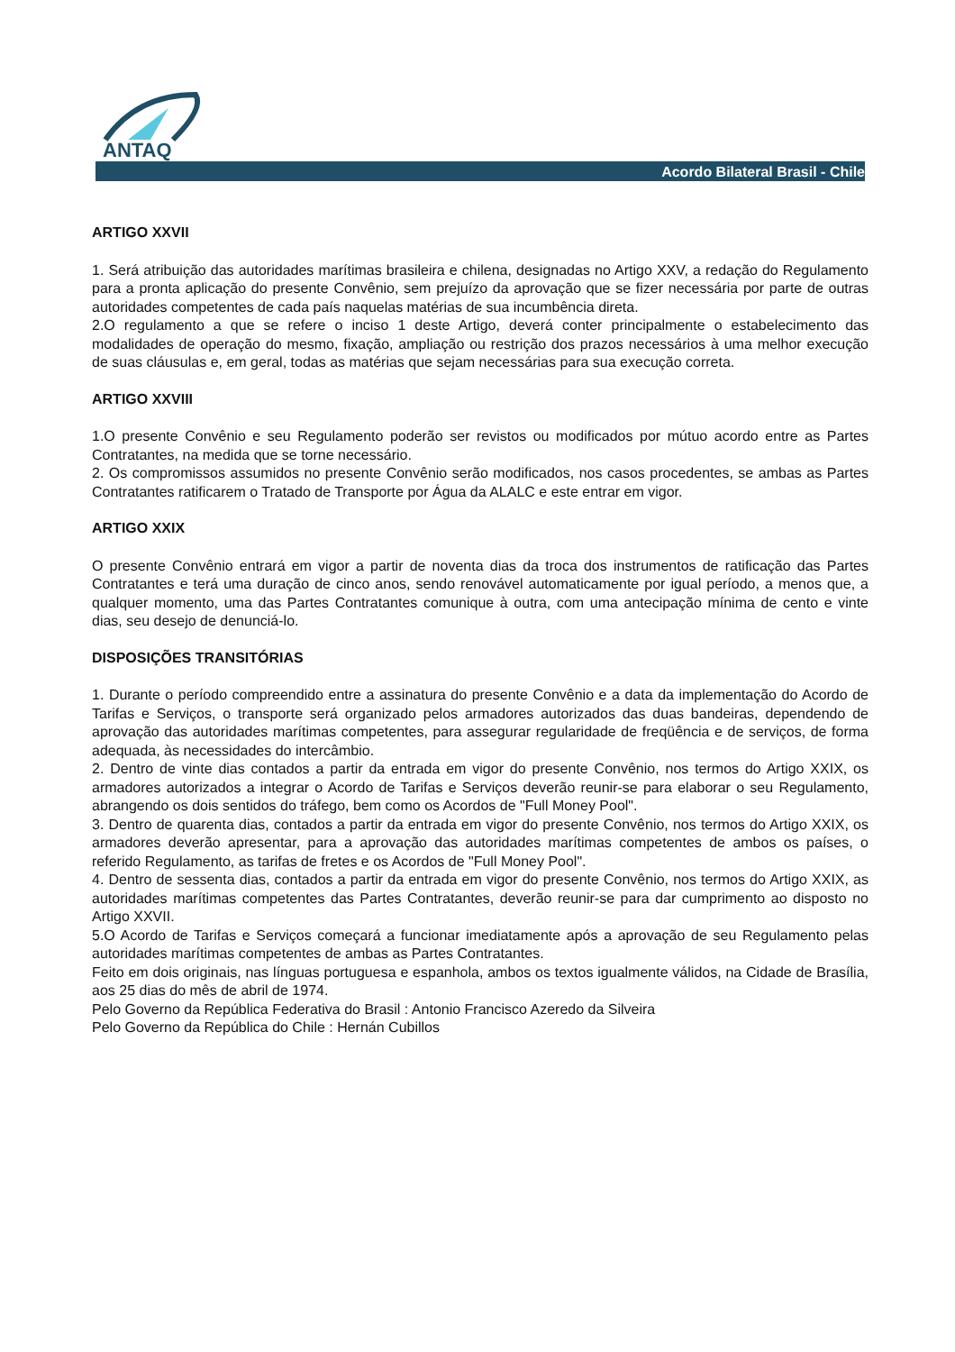ANTAQ
Acordo Bilateral Brasil - Chile
ARTIGO XXVII
1. Será atribuição das autoridades marítimas brasileira e chilena, designadas no Artigo XXV, a redação do Regulamento para a pronta aplicação do presente Convênio, sem prejuízo da aprovação que se fizer necessária por parte de outras autoridades competentes de cada país naquelas matérias de sua incumbência direta.
2.O regulamento a que se refere o inciso 1 deste Artigo, deverá conter principalmente o estabelecimento das modalidades de operação do mesmo, fixação, ampliação ou restrição dos prazos necessários à uma melhor execução de suas cláusulas e, em geral, todas as matérias que sejam necessárias para sua execução correta.
ARTIGO XXVIII
1.O presente Convênio e seu Regulamento poderão ser revistos ou modificados por mútuo acordo entre as Partes Contratantes, na medida que se torne necessário.
2. Os compromissos assumidos no presente Convênio serão modificados, nos casos procedentes, se ambas as Partes Contratantes ratificarem o Tratado de Transporte por Água da ALALC e este entrar em vigor.
ARTIGO XXIX
O presente Convênio entrará em vigor a partir de noventa dias da troca dos instrumentos de ratificação das Partes Contratantes e terá uma duração de cinco anos, sendo renovável automaticamente por igual período, a menos que, a qualquer momento, uma das Partes Contratantes comunique à outra, com uma antecipação mínima de cento e vinte dias, seu desejo de denunciá-lo.
DISPOSIÇÕES TRANSITÓRIAS
1. Durante o período compreendido entre a assinatura do presente Convênio e a data da implementação do Acordo de Tarifas e Serviços, o transporte será organizado pelos armadores autorizados das duas bandeiras, dependendo de aprovação das autoridades marítimas competentes, para assegurar regularidade de freqüência e de serviços, de forma adequada, às necessidades do intercâmbio.
2. Dentro de vinte dias contados a partir da entrada em vigor do presente Convênio, nos termos do Artigo XXIX, os armadores autorizados a integrar o Acordo de Tarifas e Serviços deverão reunir-se para elaborar o seu Regulamento, abrangendo os dois sentidos do tráfego, bem como os Acordos de "Full Money Pool".
3. Dentro de quarenta dias, contados a partir da entrada em vigor do presente Convênio, nos termos do Artigo XXIX, os armadores deverão apresentar, para a aprovação das autoridades marítimas competentes de ambos os países, o referido Regulamento, as tarifas de fretes e os Acordos de "Full Money Pool".
4. Dentro de sessenta dias, contados a partir da entrada em vigor do presente Convênio, nos termos do Artigo XXIX, as autoridades marítimas competentes das Partes Contratantes, deverão reunir-se para dar cumprimento ao disposto no Artigo XXVII.
5.O Acordo de Tarifas e Serviços começará a funcionar imediatamente após a aprovação de seu Regulamento pelas autoridades marítimas competentes de ambas as Partes Contratantes.
Feito em dois originais, nas línguas portuguesa e espanhola, ambos os textos igualmente válidos, na Cidade de Brasília, aos 25 dias do mês de abril de 1974.
Pelo Governo da República Federativa do Brasil : Antonio Francisco Azeredo da Silveira
Pelo Governo da República do Chile : Hernán Cubillos